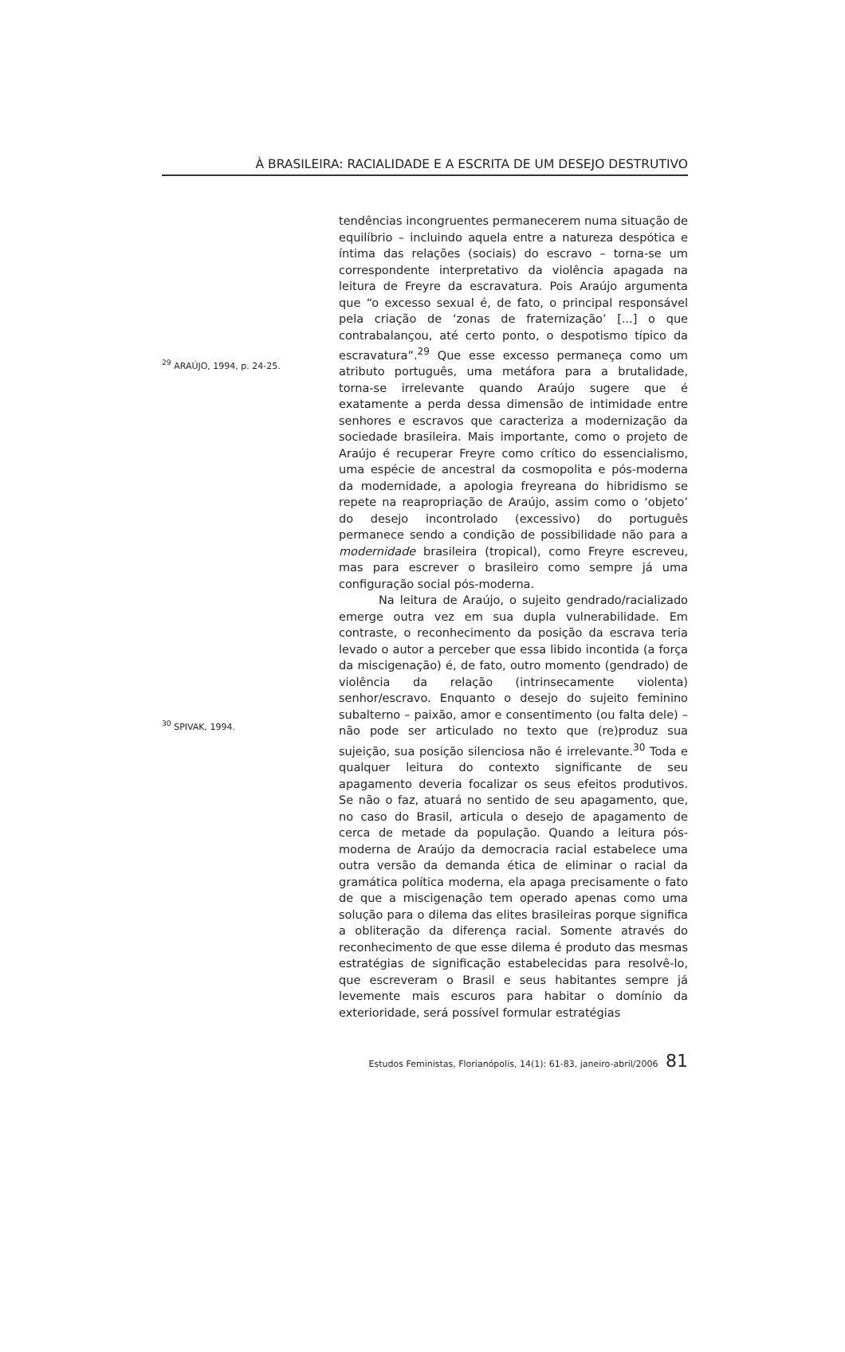À BRASILEIRA: RACIALIDADE E A ESCRITA DE UM DESEJO DESTRUTIVO
<sup>29</sup> ARAÚJO, 1994, p. 24-25.
<sup>30</sup> SPIVAK, 1994.
tendências incongruentes permanecerem numa situação de equilíbrio – incluindo aquela entre a natureza despótica e íntima das relações (sociais) do escravo – torna-se um correspondente interpretativo da violência apagada na leitura de Freyre da escravatura. Pois Araújo argumenta que “o excesso sexual é, de fato, o principal responsável pela criação de ‘zonas de fraternização’ [...] o que contrabalançou, até certo ponto, o despotismo típico da escravatura”.<sup>29</sup> Que esse excesso permaneça como um atributo português, uma metáfora para a brutalidade, torna-se irrelevante quando Araújo sugere que é exatamente a perda dessa dimensão de intimidade entre senhores e escravos que caracteriza a modernização da sociedade brasileira. Mais importante, como o projeto de Araújo é recuperar Freyre como crítico do essencialismo, uma espécie de ancestral da cosmopolita e pós-moderna da modernidade, a apologia freyreana do hibridismo se repete na reapropriação de Araújo, assim como o ‘objeto’ do desejo incontrolado (excessivo) do português permanece sendo a condição de possibilidade não para a modernidade brasileira (tropical), como Freyre escreveu, mas para escrever o brasileiro como sempre já uma configuração social pós-moderna.
Na leitura de Araújo, o sujeito gendrado/racializado emerge outra vez em sua dupla vulnerabilidade. Em contraste, o reconhecimento da posição da escrava teria levado o autor a perceber que essa libido incontida (a força da miscigenação) é, de fato, outro momento (gendrado) de violência da relação (intrinsecamente violenta) senhor/escravo. Enquanto o desejo do sujeito feminino subalterno – paixão, amor e consentimento (ou falta dele) – não pode ser articulado no texto que (re)produz sua sujeição, sua posição silenciosa não é irrelevante.<sup>30</sup> Toda e qualquer leitura do contexto significante de seu apagamento deveria focalizar os seus efeitos produtivos. Se não o faz, atuará no sentido de seu apagamento, que, no caso do Brasil, articula o desejo de apagamento de cerca de metade da população. Quando a leitura pós-moderna de Araújo da democracia racial estabelece uma outra versão da demanda ética de eliminar o racial da gramática política moderna, ela apaga precisamente o fato de que a miscigenação tem operado apenas como uma solução para o dilema das elites brasileiras porque significa a obliteração da diferença racial. Somente através do reconhecimento de que esse dilema é produto das mesmas estratégias de significação estabelecidas para resolvê-lo, que escreveram o Brasil e seus habitantes sempre já levemente mais escuros para habitar o domínio da exterioridade, será possível formular estratégias
Estudos Feministas, Florianópolis, 14(1): 61-83, janeiro-abril/2006 81